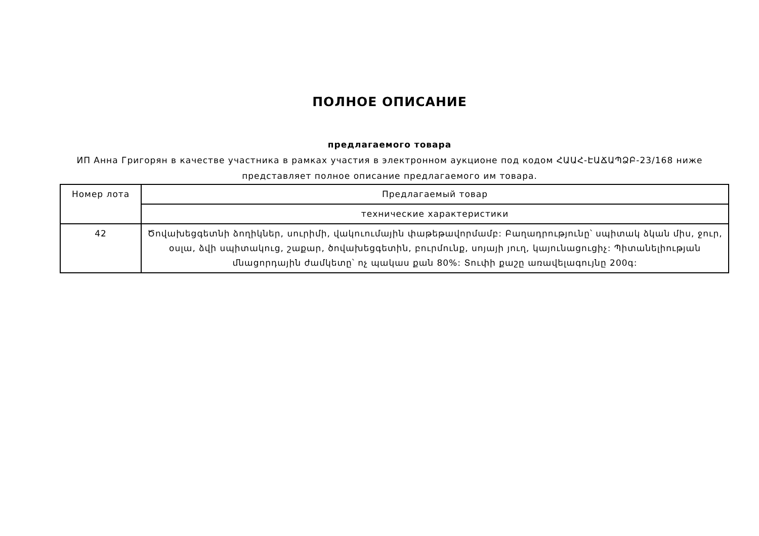ПОЛНОЕ ОПИСАНИЕ
предлагаемого товара
ИП Анна Григорян в качестве участника в рамках участия в электронном аукционе под кодом ՀԱԱՀ-ԷԱՃԱՊՁԲ-23/168 ниже представляет полное описание предлагаемого им товара.
| Номер лота | Предлагаемый товар |
| | технические характеристики |
| 42 | Ծովախեցգետնի ձողիկներ, սուրիմի, վակուումային փաթեթավորմամբ: Բաղադրությունը՝ սպիտակ ձկան միս, ջուր, օսլա, ձվի սպիտակուց, շաքար, ծովախեցգետին, բուրմունք, սոյայի յուղ, կայունացուցիչ: Պիտանելիության մնացորդային ժամկետը՝ ոչ պակաս քան 80%: Տուփի քաշը առավելագույնը 200գ: |